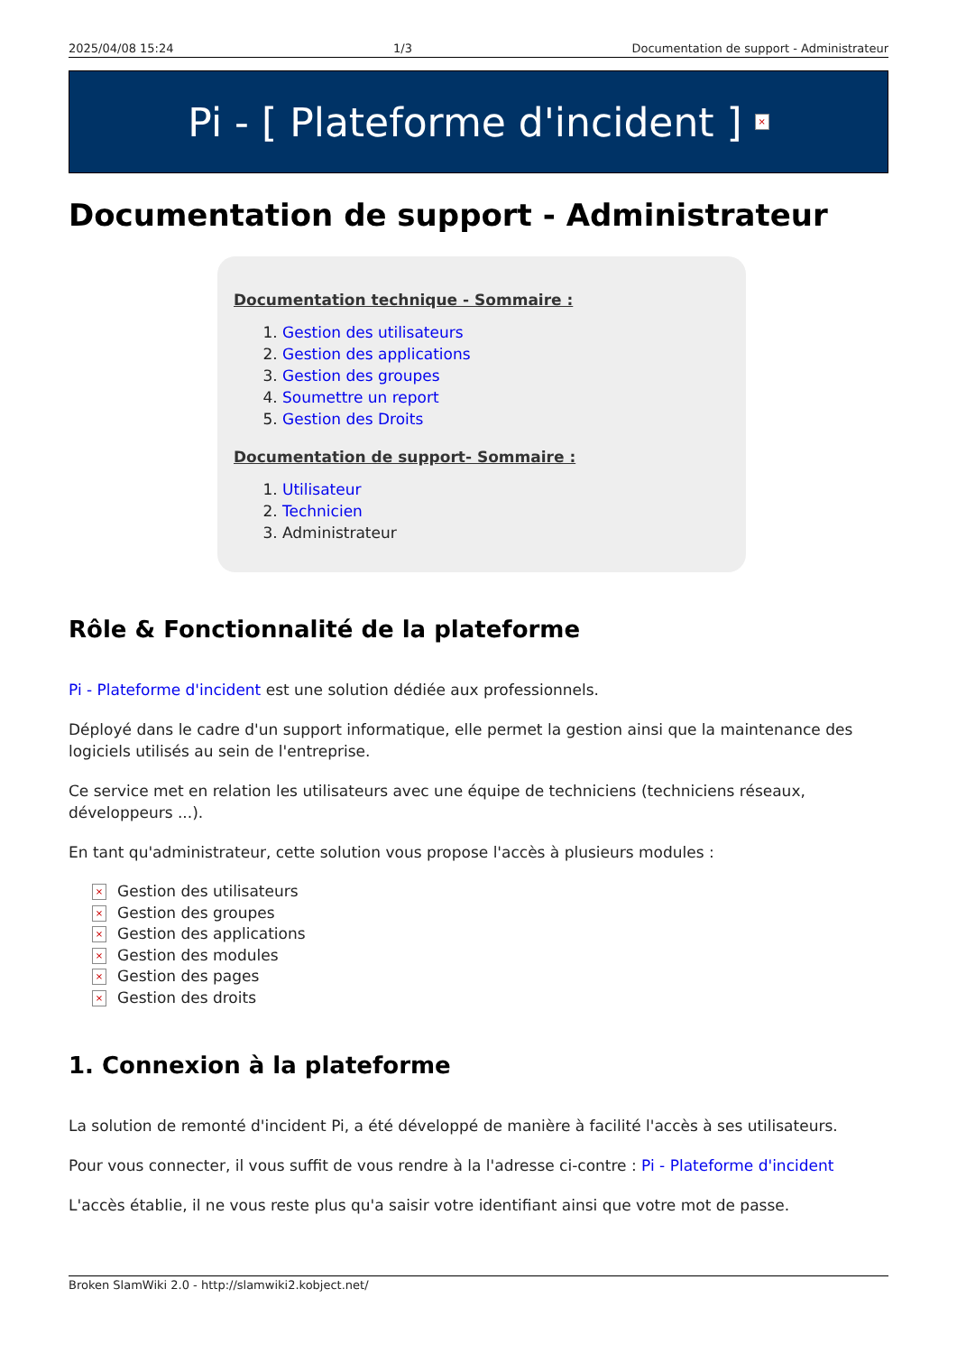2025/04/08 15:24 1/3 Documentation de support - Administrateur
Pi - [ Plateforme d'incident ] ×
Documentation de support - Administrateur
Documentation technique - Sommaire :
1. Gestion des utilisateurs
2. Gestion des applications
3. Gestion des groupes
4. Soumettre un report
5. Gestion des Droits
Documentation de support- Sommaire :
1. Utilisateur
2. Technicien
3. Administrateur
Rôle & Fonctionnalité de la plateforme
Pi - Plateforme d'incident est une solution dédiée aux professionnels.
Déployé dans le cadre d'un support informatique, elle permet la gestion ainsi que la maintenance des logiciels utilisés au sein de l'entreprise.
Ce service met en relation les utilisateurs avec une équipe de techniciens (techniciens réseaux, développeurs ...).
En tant qu'administrateur, cette solution vous propose l'accès à plusieurs modules :
× Gestion des utilisateurs
× Gestion des groupes
× Gestion des applications
× Gestion des modules
× Gestion des pages
× Gestion des droits
1. Connexion à la plateforme
La solution de remonté d'incident Pi, a été développé de manière à facilité l'accès à ses utilisateurs.
Pour vous connecter, il vous suffit de vous rendre à la l'adresse ci-contre : Pi - Plateforme d'incident
L'accès établie, il ne vous reste plus qu'a saisir votre identifiant ainsi que votre mot de passe.
Broken SlamWiki 2.0 - http://slamwiki2.kobject.net/